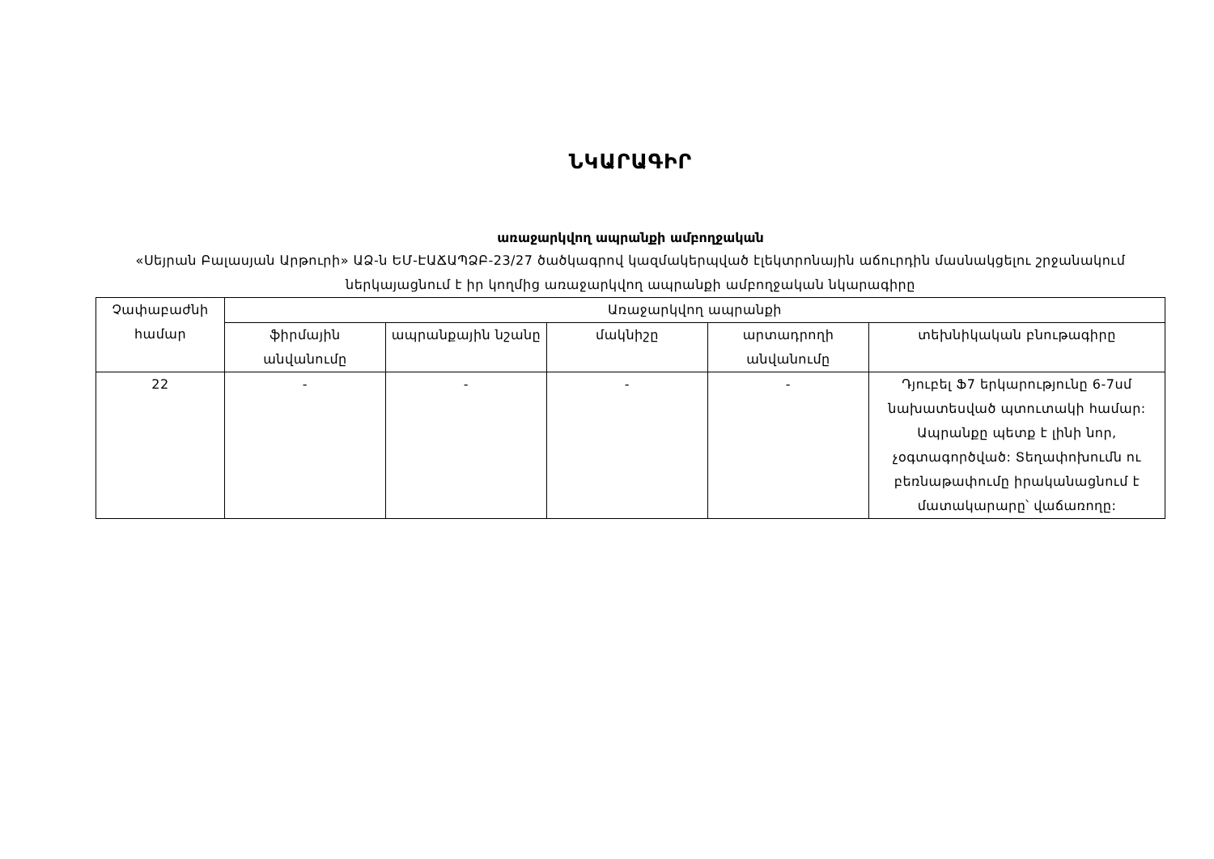ՆԿԱՐԱԳԻՐ
առաջարկվող ապրանքի ամբողջական
«Սեյրան Բալասյան Արթուրի» ԱՁ-ն ԵՄ-ԷԱՃԱՊՁԲ-23/27 ծածկագրով կազմակերպված էլեկտրոնային աճուրդին մասնակցելու շրջանակում ներկայացնում է իր կողմից առաջարկվող ապրանքի ամբողջական նկարագիրը
| Չափաբաժնի համար | Առաջարկվող ապրանքի | | | | |
| --- | --- | --- | --- | --- | --- |
| | ֆիրմային անվանումը | ապրանքային նշանը | մակնիշը | արտադրողի անվանումը | տեխնիկական բնութագիրը |
| 22 | - | - | - | - | Դյուբել Ֆ7 երկարությունը 6-7սմ նախատեսված պտուտակի համար: Ապրանքը պետք է լինի նոր, չօգտագործված: Տեղափոխումն ու բեռնաթափումը իրականացնում է մատակարարը՝ վաճառողը: |